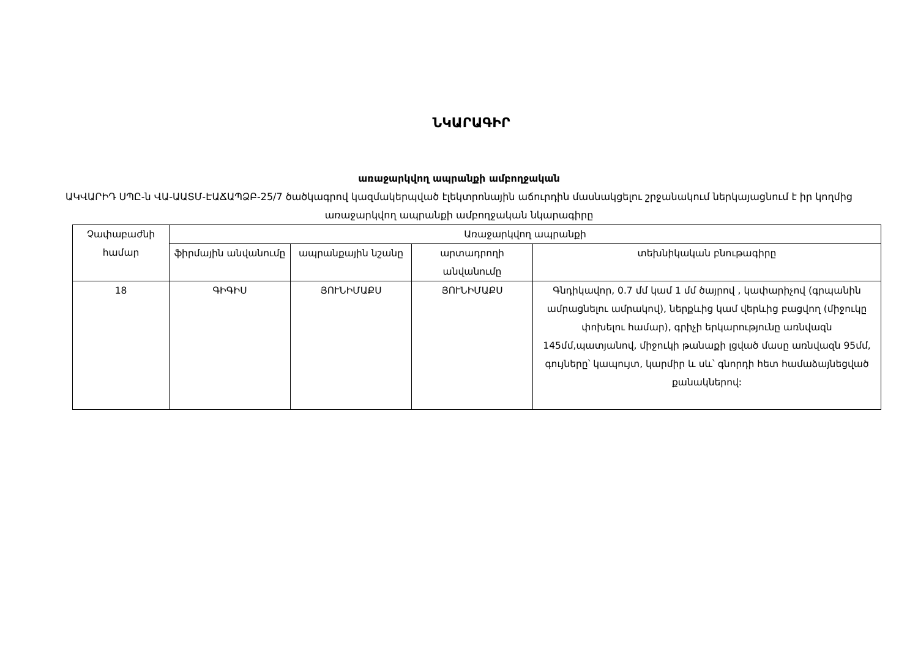ՆԿԱՐԱԳԻՐ
առաջարկվող ապրանքի ամբողջական
ԱԿՎԱՐԻԴ ՍՊԸ-ն ՎԱ-ԱԱՏՄ-ԷԱՃԱՊՁԲ-25/7 ծածկագրով կազմակերպված էլեկտրոնային աճուրդին մասնակցելու շրջանակում ներկայացնում է իր կողմից առաջարկվող ապրանքի ամբողջական նկարագիրը
| Չափաբաժնի համար | Առաջարկվող ապրանքի | | | |
| --- | --- | --- | --- | --- |
| | ֆիրմային անվանումը | ապրանքային նշանը | արտադրողի անվանումը | տեխնիկական բնութագիրը |
| 18 | ԳԻԳԻՍ | ՅՈՒՆԻՄԱՔՍ | ՅՈՒՆԻՄԱՔՍ | Գնդիկավոր, 0.7 մմ կամ 1 մմ ծայրով , կափարիչով (գրպանին ամրացնելու ամրակով), ներքևից կամ վերևից բացվող (միջուկը փոխելու համար), գրիչի երկարությունը առնվազն 145մմ,պատյանով, միջուկի թանաքի լցված մասը առնվազն 95մմ, գույները՝ կապույտ, կարմիր և սև՝ գնորդի հետ համաձայնեցված քանակներով: |